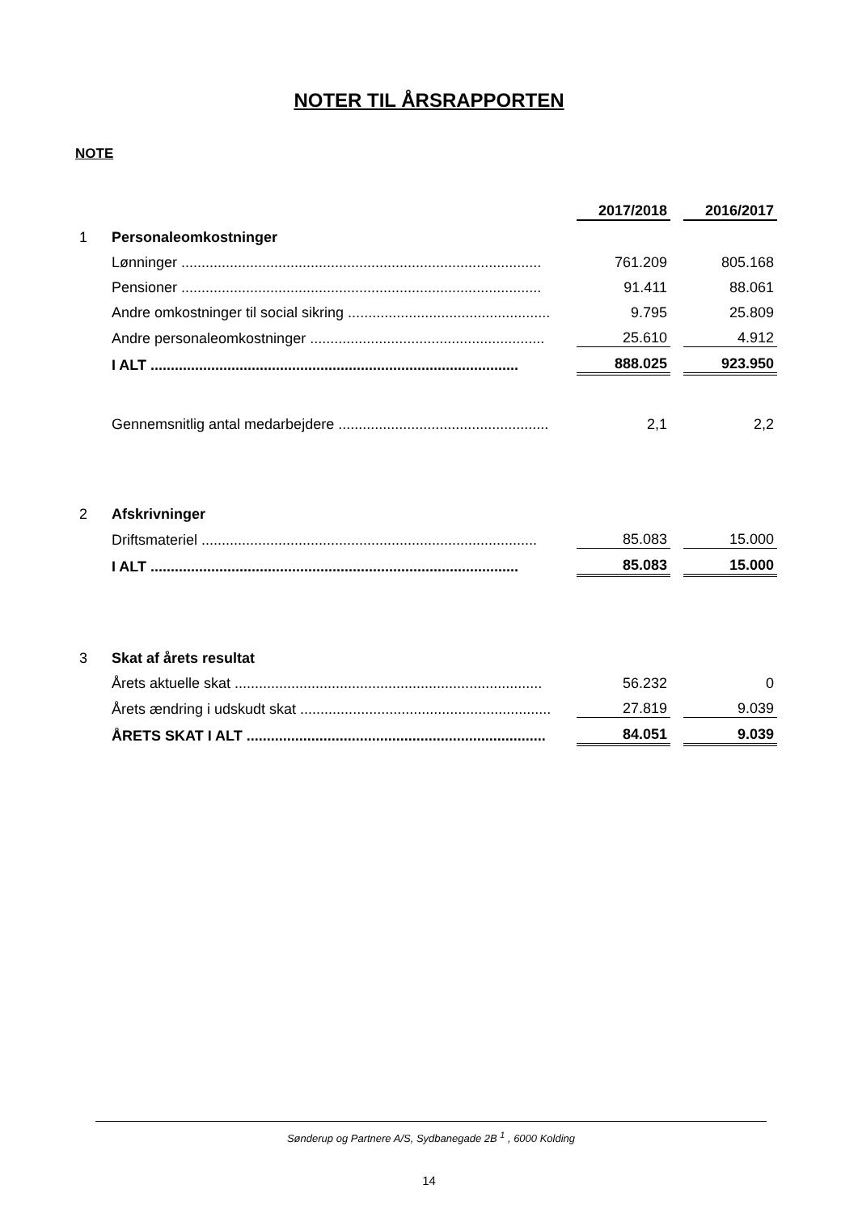NOTER TIL ÅRSRAPPORTEN
NOTE
| | | 2017/2018 | | 2016/2017 |
| 1 | Personaleomkostninger | | | |
| | Lønninger ......................................................................................... | 761.209 | | 805.168 |
| | Pensioner ......................................................................................... | 91.411 | | 88.061 |
| | Andre omkostninger til social sikring .................................................. | 9.795 | | 25.809 |
| | Andre personaleomkostninger .......................................................... | 25.610 | | 4.912 |
| | I ALT ........................................................................................... | 888.025 | | 923.950 |
| | Gennemsnitlig antal medarbejdere .................................................... | 2,1 | | 2,2 |
| 2 | Afskrivninger | | | |
| | Driftsmateriel ................................................................................... | 85.083 | | 15.000 |
| | I ALT ........................................................................................... | 85.083 | | 15.000 |
| 3 | Skat af årets resultat | | | |
| | Årets aktuelle skat ............................................................................ | 56.232 | | 0 |
| | Årets ændring i udskudt skat .............................................................. | 27.819 | | 9.039 |
| | ÅRETS SKAT I ALT .......................................................................... | 84.051 | | 9.039 |
Sønderup og Partnere A/S, Sydbanegade 2B <sup>1</sup> , 6000 Kolding
14